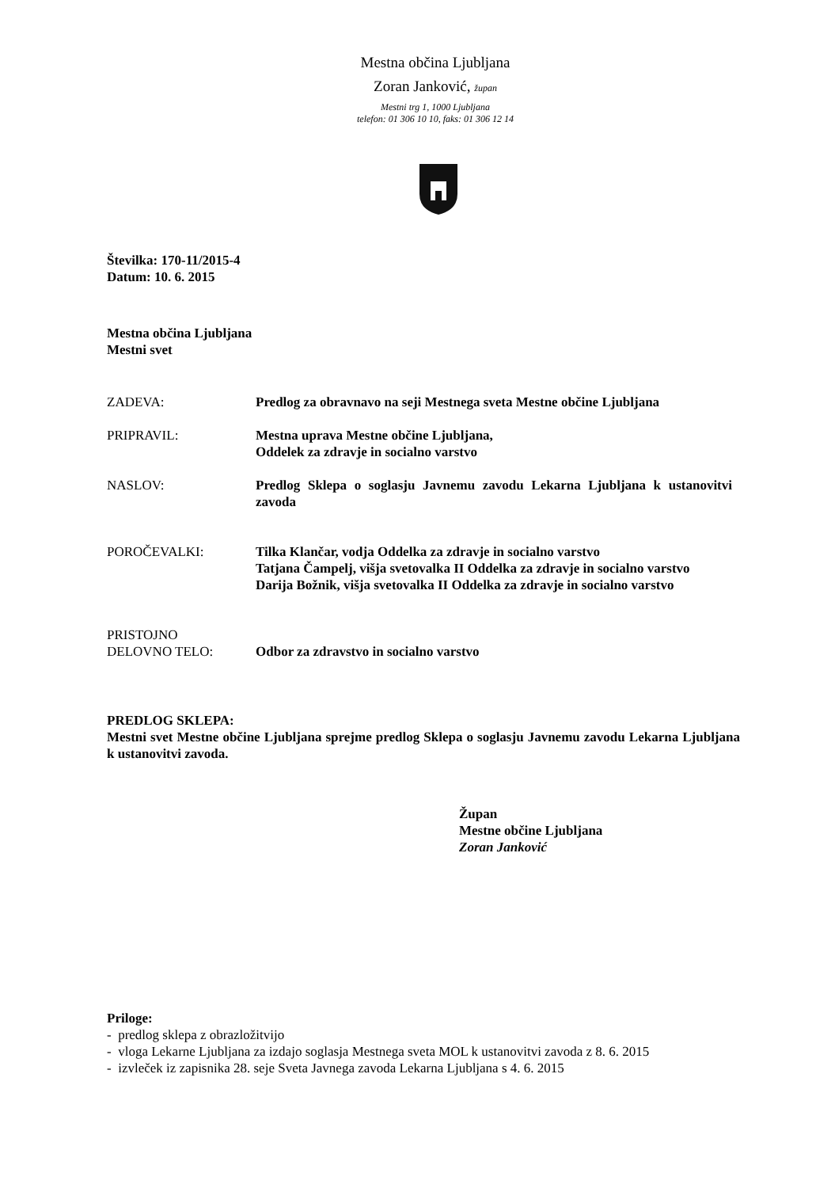Mestna občina Ljubljana
Zoran Janković, župan
Mestni trg 1, 1000 Ljubljana
telefon: 01 306 10 10, faks: 01 306 12 14
Številka: 170-11/2015-4
Datum: 10. 6. 2015
Mestna občina Ljubljana
Mestni svet
| ZADEVA: | Predlog za obravnavo na seji Mestnega sveta Mestne občine Ljubljana |
| PRIPRAVIL: | Mestna uprava Mestne občine Ljubljana, Oddelek za zdravje in socialno varstvo |
| NASLOV: | Predlog Sklepa o soglasju Javnemu zavodu Lekarna Ljubljana k ustanovitvi zavoda |
| POROČEVALKI: | Tilka Klančar, vodja Oddelka za zdravje in socialno varstvo Tatjana Čampelj, višja svetovalka II Oddelka za zdravje in socialno varstvo Darija Božnik, višja svetovalka II Oddelka za zdravje in socialno varstvo |
| PRISTOJNO DELOVNO TELO: | Odbor za zdravstvo in socialno varstvo |
PREDLOG SKLEPA:
Mestni svet Mestne občine Ljubljana sprejme predlog Sklepa o soglasju Javnemu zavodu Lekarna Ljubljana k ustanovitvi zavoda.
Župan
Mestne občine Ljubljana
Zoran Janković
Priloge:
- predlog sklepa z obrazložitvijo
- vloga Lekarne Ljubljana za izdajo soglasja Mestnega sveta MOL k ustanovitvi zavoda z 8. 6. 2015
- izvleček iz zapisnika 28. seje Sveta Javnega zavoda Lekarna Ljubljana s 4. 6. 2015